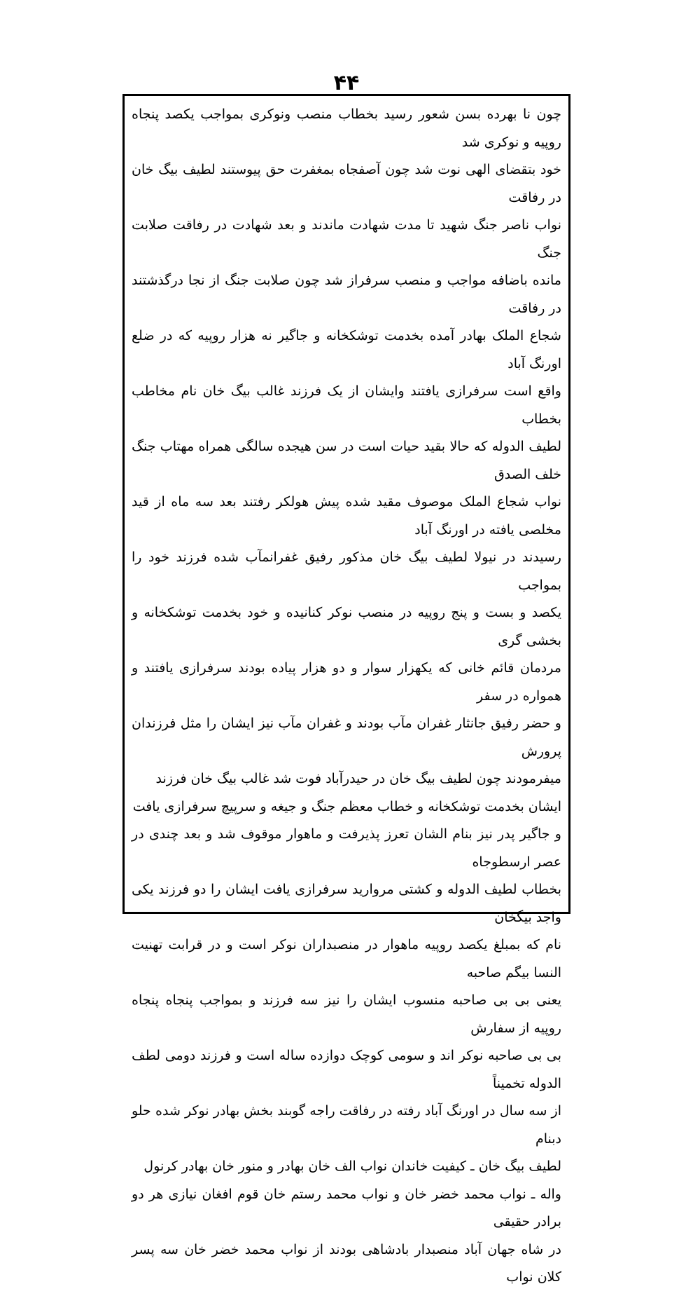۴۴
چون نا بهرده بسن شعور رسید بخطاب منصب ونوکری بمواجب یکصد پنجاه روپیه و نوکری شد
خود بتقضای الهی نوت شد چون آصفجاه بمغفرت حق پیوستند لطیف بیگ خان در رفاقت
نواب ناصر جنگ شهید تا مدت شهادت ماندند و بعد شهادت در رفاقت صلابت جنگ
ماندە باضافه مواجب و منصب سرفراز شد چون صلابت جنگ از نجا درگذشتند در رفاقت
شجاع الملک بهادر آمده بخدمت توشکخانه و جاگیر نه هزار روپیه که در ضلع اورنگ آباد
واقع است سرفرازی یافتند وایشان از یک فرزند غالب بیگ خان نام مخاطب بخطاب
لطیف الدوله که حالا بقید حیات است در سن هیجده سالگی همراه مهتاب جنگ خلف الصدق
نواب شجاع الملک موصوف مقید شده پیش هولکر رفتند بعد سه ماه از قید مخلصی یافته در اورنگ آباد
رسیدند در نیولا لطیف بیگ خان مذکور رفیق غفرانمآب شده فرزند خود را بمواجب
یکصد و بست و پنج روپیه در منصب نوکر کنانیده و خود بخدمت توشکخانه و بخشی گری
مردمان قائم خانی که یکهزار سوار و دو هزار پیاده بودند سرفرازی یافتند و همواره در سفر
و حضر رفیق جانثار غفران مآب بودند و غفران مآب نیز ایشان را مثل فرزندان پرورش
میفرمودند چون لطیف بیگ خان در حیدرآباد فوت شد غالب بیگ خان فرزند
ایشان بخدمت توشکخانه و خطاب معظم جنگ و جیغه و سرپیچ سرفرازی یافت
و جاگیر پدر نیز بنام الشان تعرز پذیرفت و ماهوار موقوف شد و بعد چندی در عصر ارسطوجاه
بخطاب لطیف الدوله و کشتی مروارید سرفرازی یافت ایشان را دو فرزند یکی واجد بیگخان
نام که بمبلغ یکصد روپیه ماهوار در منصبداران نوکر است و در قرابت تهنیت النسا بیگم صاحبه
یعنی بی بی صاحبه منسوب ایشان را نیز سه فرزند و بمواجب پنجاه پنجاه روپیه از سفارش
بی بی صاحبه نوکر اند و سومی کوچک دوازده ساله است و فرزند دومی لطف الدوله تخمیناً
از سه سال در اورنگ آباد رفته در رفاقت راجه گوبند بخش بهادر نوکر شده حلو دبنام
لطیف بیگ خان ـ کیفیت خاندان نواب الف خان بهادر و منور خان بهادر کرنول
واله ـ نواب محمد خضر خان و نواب محمد رستم خان قوم افغان نیازی هر دو برادر حقیقی
در شاه جهان آباد منصبدار بادشاهی بودند از نواب محمد خضر خان سه پسر کلان نواب